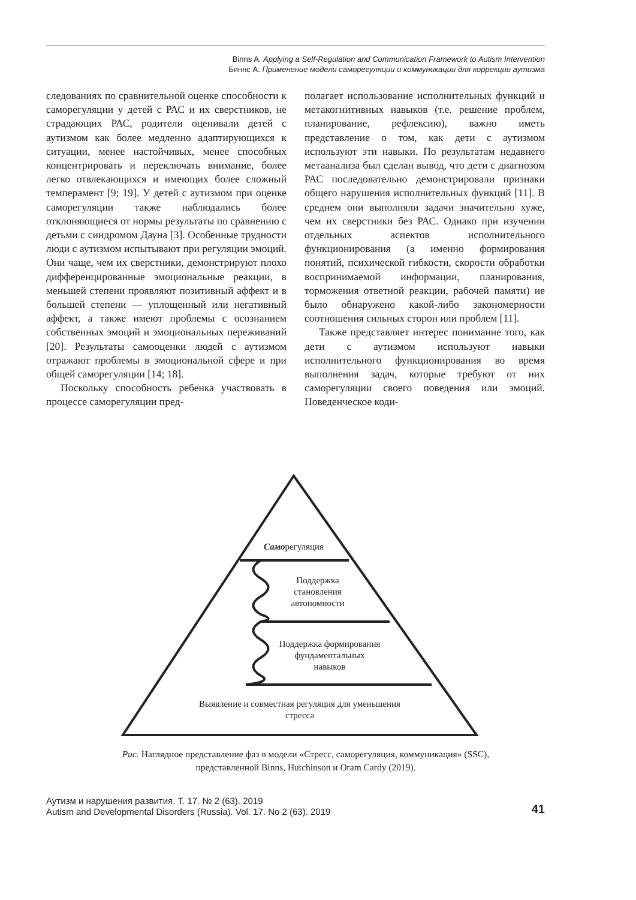Binns A. Applying a Self-Regulation and Communication Framework to Autism Intervention
Биннс А. Применение модели саморегуляции и коммуникации для коррекции аутизма
следованиях по сравнительной оценке способности к саморегуляции у детей с РАС и их сверстников, не страдающих РАС, родители оценивали детей с аутизмом как более медленно адаптирующихся к ситуации, менее настойчивых, менее способных концентрировать и переключать внимание, более легко отвлекающихся и имеющих более сложный темперамент [9; 19]. У детей с аутизмом при оценке саморегуляции также наблюдались более отклоняющиеся от нормы результаты по сравнению с детьми с синдромом Дауна [3]. Особенные трудности люди с аутизмом испытывают при регуляции эмоций. Они чаще, чем их сверстники, демонстрируют плохо дифференцированные эмоциональные реакции, в меньшей степени проявляют позитивный аффект и в большей степени — уплощенный или негативный аффект, а также имеют проблемы с осознанием собственных эмоций и эмоциональных переживаний [20]. Результаты самооценки людей с аутизмом отражают проблемы в эмоциональной сфере и при общей саморегуляции [14; 18].
Поскольку способность ребенка участвовать в процессе саморегуляции пред-
полагает использование исполнительных функций и метакогнитивных навыков (т.е. решение проблем, планирование, рефлексию), важно иметь представление о том, как дети с аутизмом используют эти навыки. По результатам недавнего метаанализа был сделан вывод, что дети с диагнозом РАС последовательно демонстрировали признаки общего нарушения исполнительных функций [11]. В среднем они выполняли задачи значительно хуже, чем их сверстники без РАС. Однако при изучении отдельных аспектов исполнительного функционирования (а именно формирования понятий, психической гибкости, скорости обработки воспринимаемой информации, планирования, торможения ответной реакции, рабочей памяти) не было обнаружено какой-либо закономерности соотношения сильных сторон или проблем [11].
Также представляет интерес понимание того, как дети с аутизмом используют навыки исполнительного функционирования во время выполнения задач, которые требуют от них саморегуляции своего поведения или эмоций. Поведенческое коди-
Саморегуляция
Поддержка
становления
автономности
Поддержка формирования
фундаментальных
навыков
Выявление и совместная регуляция для уменьшения
стресса
Рис. Наглядное представление фаз в модели «Стресс, саморегуляция, коммуникация» (SSC),
представленной Binns, Hutchinson и Oram Cardy (2019).
Аутизм и нарушения развития. Т. 17. № 2 (63). 2019
Autism and Developmental Disorders (Russia). Vol. 17. No 2 (63). 2019
41